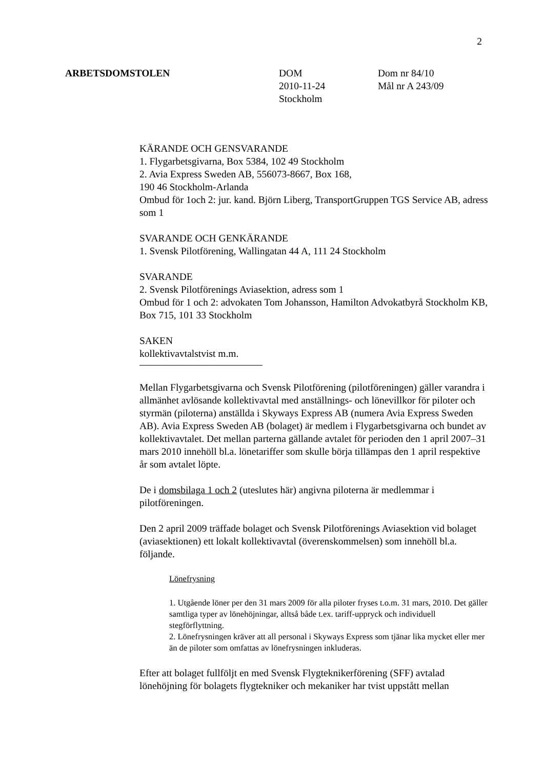2
ARBETSDOMSTOLEN DOM
2010-11-24
Stockholm
Dom nr 84/10
Mål nr A 243/09
KÄRANDE OCH GENSVARANDE
1. Flygarbetsgivarna, Box 5384, 102 49 Stockholm
2. Avia Express Sweden AB, 556073-8667, Box 168,
190 46 Stockholm-Arlanda
Ombud för 1och 2: jur. kand. Björn Liberg, TransportGruppen TGS Service AB, adress som 1
SVARANDE OCH GENKÄRANDE
1. Svensk Pilotförening, Wallingatan 44 A, 111 24 Stockholm
SVARANDE
2. Svensk Pilotförenings Aviasektion, adress som 1
Ombud för 1 och 2: advokaten Tom Johansson, Hamilton Advokatbyrå Stockholm KB, Box 715, 101 33 Stockholm
SAKEN
kollektivavtalstvist m.m.
Mellan Flygarbetsgivarna och Svensk Pilotförening (pilotföreningen) gäller varandra i allmänhet avlösande kollektivavtal med anställnings- och lönevillkor för piloter och styrmän (piloterna) anställda i Skyways Express AB (numera Avia Express Sweden AB). Avia Express Sweden AB (bolaget) är medlem i Flygarbetsgivarna och bundet av kollektivavtalet. Det mellan parterna gällande avtalet för perioden den 1 april 2007–31 mars 2010 innehöll bl.a. lönetariffer som skulle börja tillämpas den 1 april respektive år som avtalet löpte.
De i domsbilaga 1 och 2 (uteslutes här) angivna piloterna är medlemmar i pilotföreningen.
Den 2 april 2009 träffade bolaget och Svensk Pilotförenings Aviasektion vid bolaget (aviasektionen) ett lokalt kollektivavtal (överenskommelsen) som innehöll bl.a. följande.
Lönefrysning
1. Utgående löner per den 31 mars 2009 för alla piloter fryses t.o.m. 31 mars, 2010. Det gäller samtliga typer av lönehöjningar, alltså både t.ex. tariff-uppryck och individuell stegförflyttning.
2. Lönefrysningen kräver att all personal i Skyways Express som tjänar lika mycket eller mer än de piloter som omfattas av lönefrysningen inkluderas.
Efter att bolaget fullföljt en med Svensk Flygteknikerförening (SFF) avtalad lönehöjning för bolagets flygtekniker och mekaniker har tvist uppstått mellan